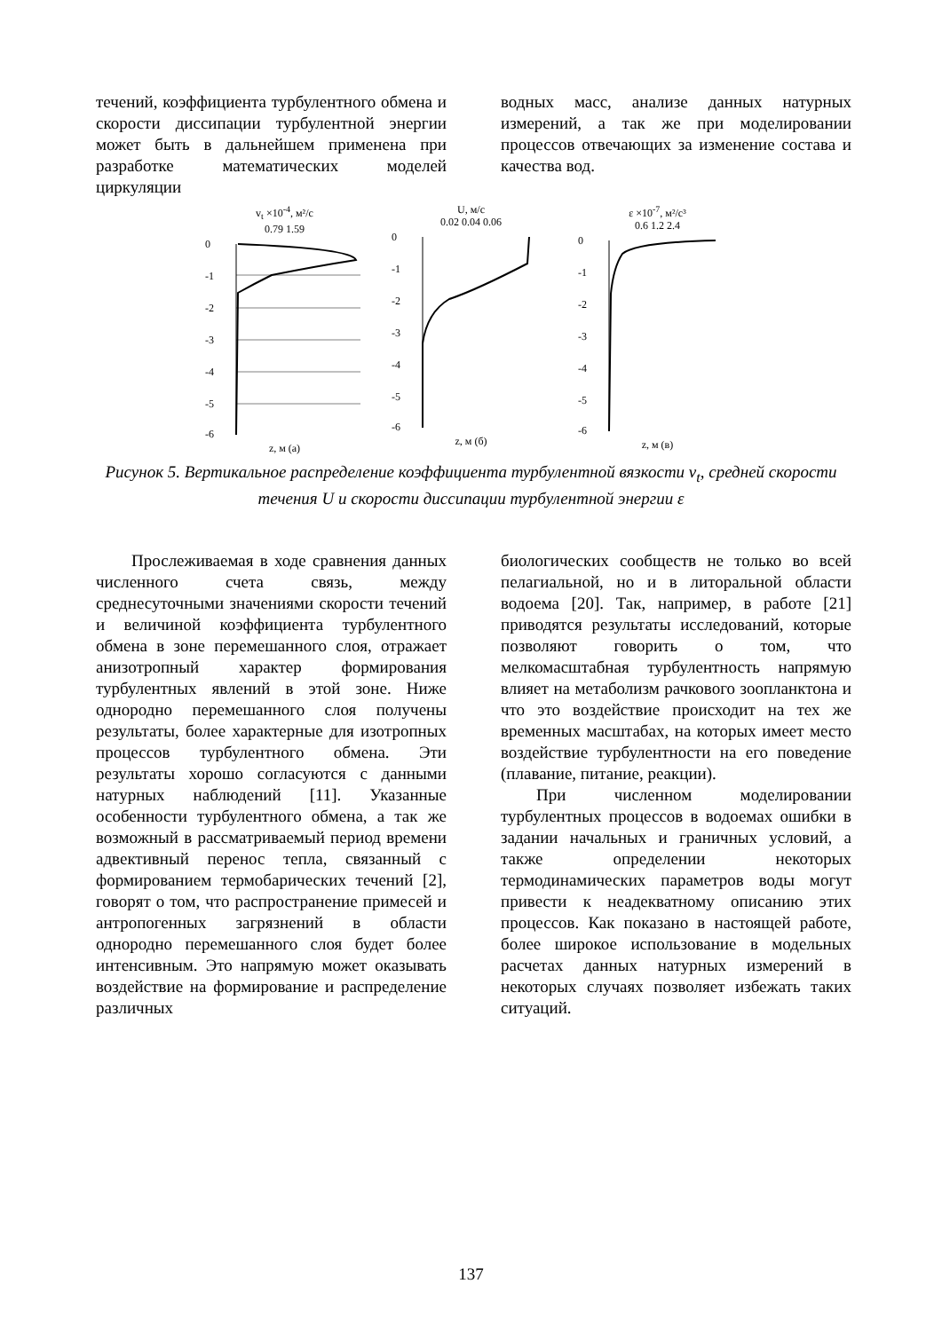течений, коэффициента турбулентного обмена и скорости диссипации турбулентной энергии может быть в дальнейшем применена при разработке математических моделей циркуляции
водных масс, анализе данных натурных измерений, а так же при моделировании процессов отвечающих за изменение состава и качества вод.
v<sub>t</sub> ×10<sup>-4</sup>, м²/с
0.79 1.59
0
-1
-2
-3
-4
-5
-6
z, м (а)
U, м/с
0.02 0.04 0.06
0
-1
-2
-3
-4
-5
-6
z, м (б)
ε ×10<sup>-7</sup>, м²/с³
0.6 1.2 2.4
0
-1
-2
-3
-4
-5
-6
z, м (в)
Рисунок 5. Вертикальное распределение коэффициента турбулентной вязкости v<sub>t</sub>, средней скорости течения U и скорости диссипации турбулентной энергии ε
Прослеживаемая в ходе сравнения данных численного счета связь, между среднесуточными значениями скорости течений и величиной коэффициента турбулентного обмена в зоне перемешанного слоя, отражает анизотропный характер формирования турбулентных явлений в этой зоне. Ниже однородно перемешанного слоя получены результаты, более характерные для изотропных процессов турбулентного обмена. Эти результаты хорошо согласуются с данными натурных наблюдений [11]. Указанные особенности турбулентного обмена, а так же возможный в рассматриваемый период времени адвективный перенос тепла, связанный с формированием термобарических течений [2], говорят о том, что распространение примесей и антропогенных загрязнений в области однородно перемешанного слоя будет более интенсивным. Это напрямую может оказывать воздействие на формирование и распределение различных
биологических сообществ не только во всей пелагиальной, но и в литоральной области водоема [20]. Так, например, в работе [21] приводятся результаты исследований, которые позволяют говорить о том, что мелкомасштабная турбулентность напрямую влияет на метаболизм рачкового зоопланктона и что это воздействие происходит на тех же временных масштабах, на которых имеет место воздействие турбулентности на его поведение (плавание, питание, реакции).
При численном моделировании турбулентных процессов в водоемах ошибки в задании начальных и граничных условий, а также определении некоторых термодинамических параметров воды могут привести к неадекватному описанию этих процессов. Как показано в настоящей работе, более широкое использование в модельных расчетах данных натурных измерений в некоторых случаях позволяет избежать таких ситуаций.
137